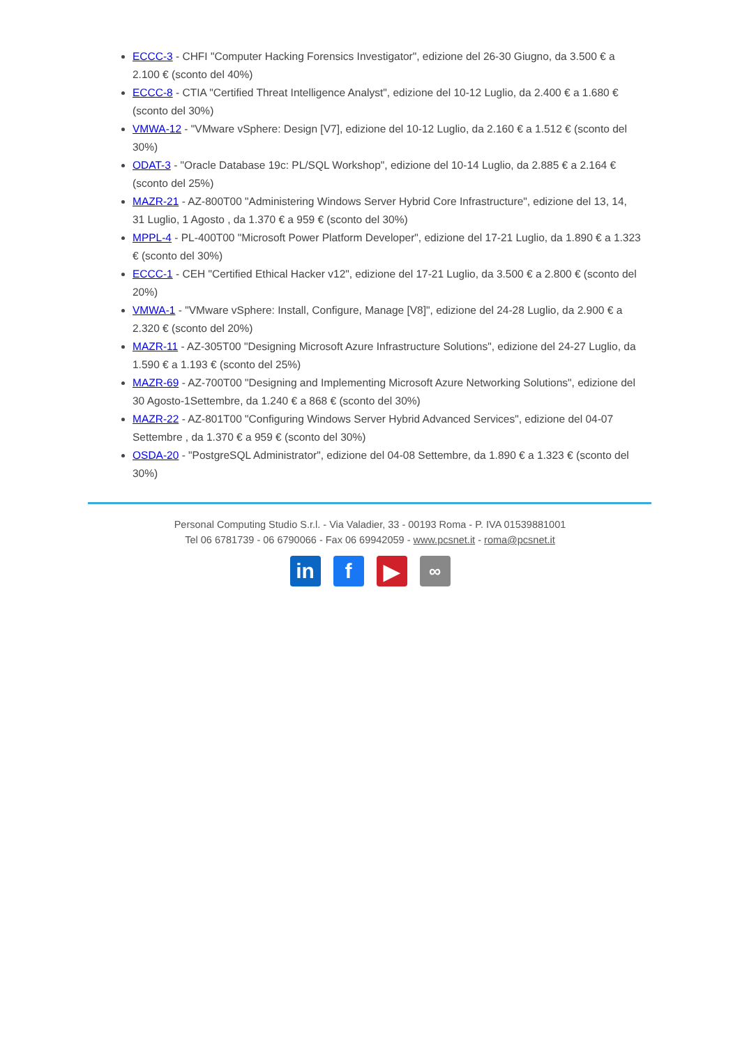ECCC-3 - CHFI "Computer Hacking Forensics Investigator", edizione del 26-30 Giugno, da 3.500 € a 2.100 € (sconto del 40%)
ECCC-8 - CTIA "Certified Threat Intelligence Analyst", edizione del 10-12 Luglio, da 2.400 € a 1.680 € (sconto del 30%)
VMWA-12 - "VMware vSphere: Design [V7], edizione del 10-12 Luglio, da 2.160 € a 1.512 € (sconto del 30%)
ODAT-3 - "Oracle Database 19c: PL/SQL Workshop", edizione del 10-14 Luglio, da 2.885 € a 2.164 € (sconto del 25%)
MAZR-21 - AZ-800T00 "Administering Windows Server Hybrid Core Infrastructure", edizione del 13, 14, 31 Luglio, 1 Agosto , da 1.370 € a 959 € (sconto del 30%)
MPPL-4 - PL-400T00 "Microsoft Power Platform Developer", edizione del 17-21 Luglio, da 1.890 € a 1.323 € (sconto del 30%)
ECCC-1 - CEH "Certified Ethical Hacker v12", edizione del 17-21 Luglio, da 3.500 € a 2.800 € (sconto del 20%)
VMWA-1 - "VMware vSphere: Install, Configure, Manage [V8]", edizione del 24-28 Luglio, da 2.900 € a 2.320 € (sconto del 20%)
MAZR-11 - AZ-305T00 "Designing Microsoft Azure Infrastructure Solutions", edizione del 24-27 Luglio, da 1.590 € a 1.193 € (sconto del 25%)
MAZR-69 - AZ-700T00 "Designing and Implementing Microsoft Azure Networking Solutions", edizione del 30 Agosto-1Settembre, da 1.240 € a 868 € (sconto del 30%)
MAZR-22 - AZ-801T00 "Configuring Windows Server Hybrid Advanced Services", edizione del 04-07 Settembre , da 1.370 € a 959 € (sconto del 30%)
OSDA-20 - "PostgreSQL Administrator", edizione del 04-08 Settembre, da 1.890 € a 1.323 € (sconto del 30%)
Personal Computing Studio S.r.l. - Via Valadier, 33 - 00193 Roma - P. IVA 01539881001
Tel 06 6781739 - 06 6790066 - Fax 06 69942059 - www.pcsnet.it - roma@pcsnet.it
in f ▶
∞